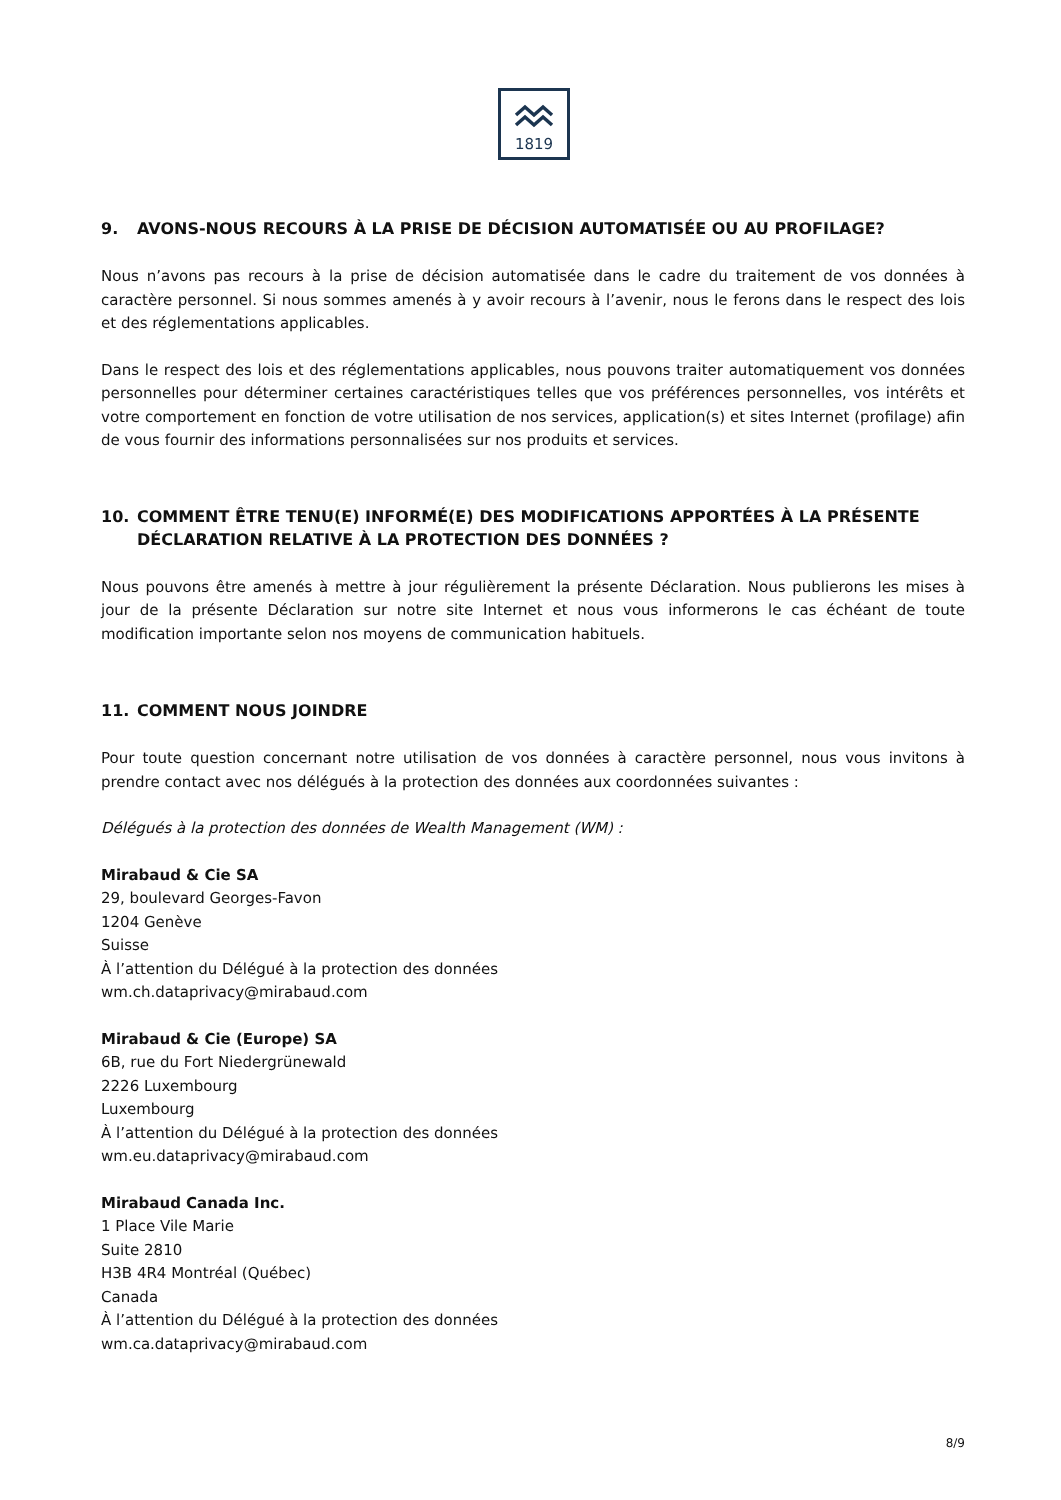1819
9. AVONS-NOUS RECOURS À LA PRISE DE DÉCISION AUTOMATISÉE OU AU PROFILAGE?
Nous n’avons pas recours à la prise de décision automatisée dans le cadre du traitement de vos données à caractère personnel. Si nous sommes amenés à y avoir recours à l’avenir, nous le ferons dans le respect des lois et des réglementations applicables.
Dans le respect des lois et des réglementations applicables, nous pouvons traiter automatiquement vos données personnelles pour déterminer certaines caractéristiques telles que vos préférences personnelles, vos intérêts et votre comportement en fonction de votre utilisation de nos services, application(s) et sites Internet (profilage) afin de vous fournir des informations personnalisées sur nos produits et services.
10. COMMENT ÊTRE TENU(E) INFORMÉ(E) DES MODIFICATIONS APPORTÉES À LA PRÉSENTE DÉCLARATION RELATIVE À LA PROTECTION DES DONNÉES ?
Nous pouvons être amenés à mettre à jour régulièrement la présente Déclaration. Nous publierons les mises à jour de la présente Déclaration sur notre site Internet et nous vous informerons le cas échéant de toute modification importante selon nos moyens de communication habituels.
11. COMMENT NOUS JOINDRE
Pour toute question concernant notre utilisation de vos données à caractère personnel, nous vous invitons à prendre contact avec nos délégués à la protection des données aux coordonnées suivantes :
Délégués à la protection des données de Wealth Management (WM) :
Mirabaud & Cie SA
29, boulevard Georges-Favon
1204 Genève
Suisse
À l’attention du Délégué à la protection des données
wm.ch.dataprivacy@mirabaud.com
Mirabaud & Cie (Europe) SA
6B, rue du Fort Niedergrünewald
2226 Luxembourg
Luxembourg
À l’attention du Délégué à la protection des données
wm.eu.dataprivacy@mirabaud.com
Mirabaud Canada Inc.
1 Place Vile Marie
Suite 2810
H3B 4R4 Montréal (Québec)
Canada
À l’attention du Délégué à la protection des données
wm.ca.dataprivacy@mirabaud.com
8/9